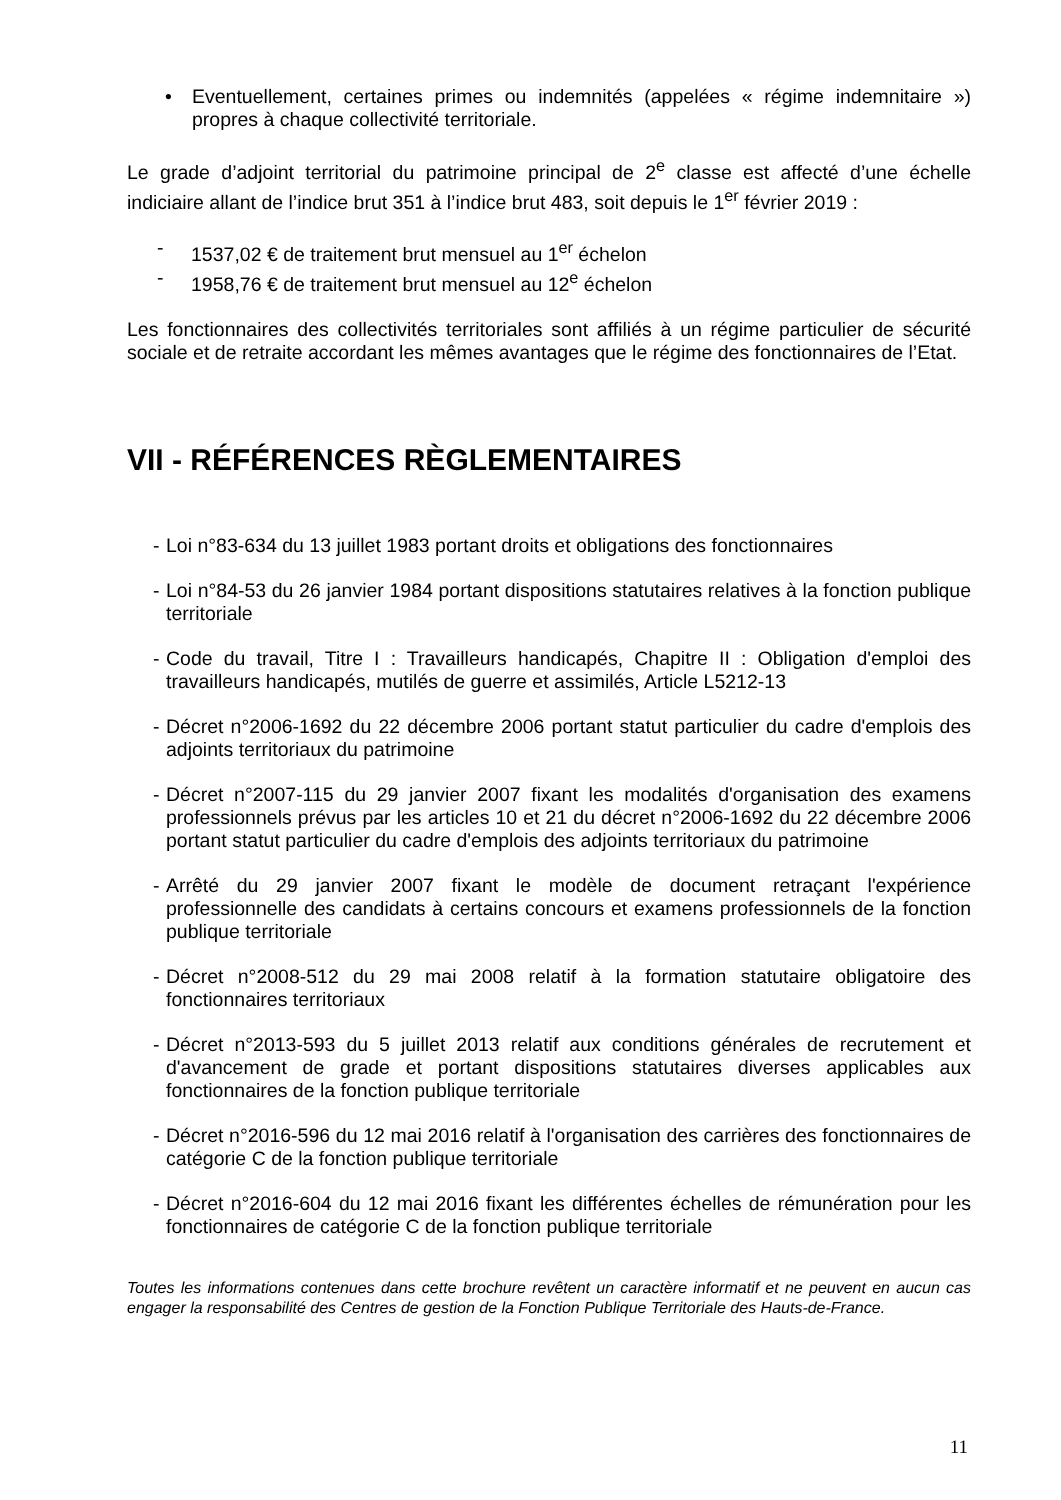• Eventuellement, certaines primes ou indemnités (appelées « régime indemnitaire ») propres à chaque collectivité territoriale.
Le grade d’adjoint territorial du patrimoine principal de 2<sup>e</sup> classe est affecté d’une échelle indiciaire allant de l’indice brut 351 à l’indice brut 483, soit depuis le 1<sup>er</sup> février 2019 :
- 1537,02 € de traitement brut mensuel au 1<sup>er</sup> échelon
- 1958,76 € de traitement brut mensuel au 12<sup>e</sup> échelon
Les fonctionnaires des collectivités territoriales sont affiliés à un régime particulier de sécurité sociale et de retraite accordant les mêmes avantages que le régime des fonctionnaires de l’Etat.
VII - RÉFÉRENCES RÈGLEMENTAIRES
- Loi n°83-634 du 13 juillet 1983 portant droits et obligations des fonctionnaires
- Loi n°84-53 du 26 janvier 1984 portant dispositions statutaires relatives à la fonction publique territoriale
- Code du travail, Titre I : Travailleurs handicapés, Chapitre II : Obligation d'emploi des travailleurs handicapés, mutilés de guerre et assimilés, Article L5212-13
- Décret n°2006-1692 du 22 décembre 2006 portant statut particulier du cadre d'emplois des adjoints territoriaux du patrimoine
- Décret n°2007-115 du 29 janvier 2007 fixant les modalités d'organisation des examens professionnels prévus par les articles 10 et 21 du décret n°2006-1692 du 22 décembre 2006 portant statut particulier du cadre d'emplois des adjoints territoriaux du patrimoine
- Arrêté du 29 janvier 2007 fixant le modèle de document retraçant l'expérience professionnelle des candidats à certains concours et examens professionnels de la fonction publique territoriale
- Décret n°2008-512 du 29 mai 2008 relatif à la formation statutaire obligatoire des fonctionnaires territoriaux
- Décret n°2013-593 du 5 juillet 2013 relatif aux conditions générales de recrutement et d'avancement de grade et portant dispositions statutaires diverses applicables aux fonctionnaires de la fonction publique territoriale
- Décret n°2016-596 du 12 mai 2016 relatif à l'organisation des carrières des fonctionnaires de catégorie C de la fonction publique territoriale
- Décret n°2016-604 du 12 mai 2016 fixant les différentes échelles de rémunération pour les fonctionnaires de catégorie C de la fonction publique territoriale
Toutes les informations contenues dans cette brochure revêtent un caractère informatif et ne peuvent en aucun cas engager la responsabilité des Centres de gestion de la Fonction Publique Territoriale des Hauts-de-France.
11